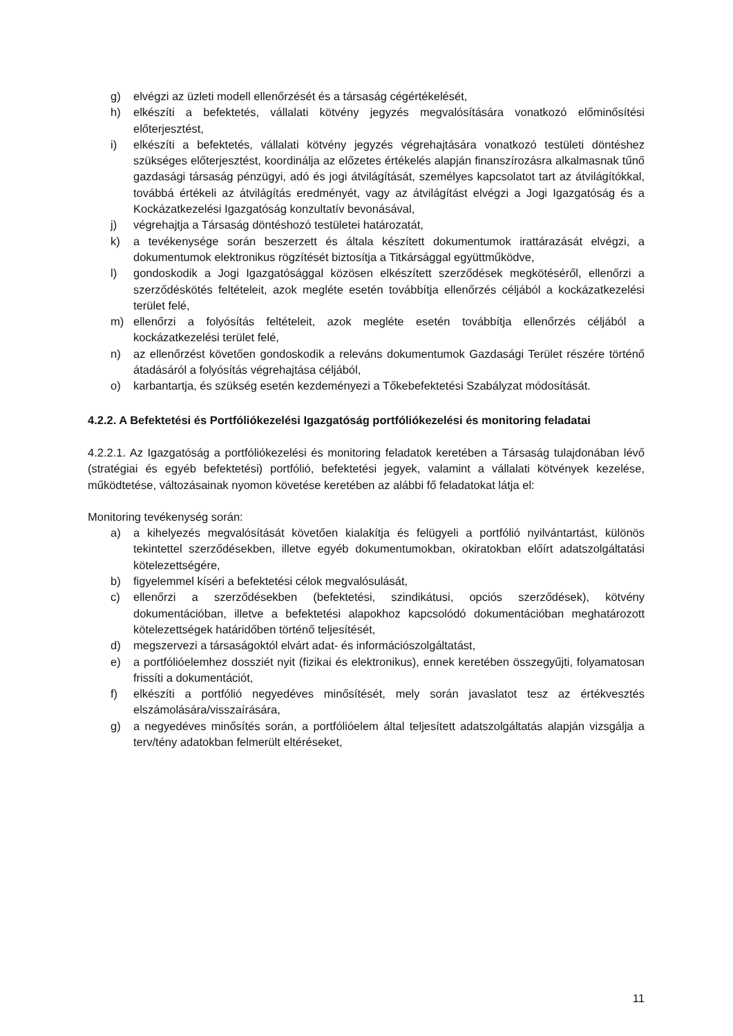g) elvégzi az üzleti modell ellenőrzését és a társaság cégértékelését,
h) elkészíti a befektetés, vállalati kötvény jegyzés megvalósítására vonatkozó előminősítési előterjesztést,
i) elkészíti a befektetés, vállalati kötvény jegyzés végrehajtására vonatkozó testületi döntéshez szükséges előterjesztést, koordinálja az előzetes értékelés alapján finanszírozásra alkalmasnak tűnő gazdasági társaság pénzügyi, adó és jogi átvilágítását, személyes kapcsolatot tart az átvilágítókkal, továbbá értékeli az átvilágítás eredményét, vagy az átvilágítást elvégzi a Jogi Igazgatóság és a Kockázatkezelési Igazgatóság konzultatív bevonásával,
j) végrehajtja a Társaság döntéshozó testületei határozatát,
k) a tevékenysége során beszerzett és általa készített dokumentumok irattárazását elvégzi, a dokumentumok elektronikus rögzítését biztosítja a Titkársággal együttműködve,
l) gondoskodik a Jogi Igazgatósággal közösen elkészített szerződések megkötéséről, ellenőrzi a szerződéskötés feltételeit, azok megléte esetén továbbítja ellenőrzés céljából a kockázatkezelési terület felé,
m) ellenőrzi a folyósítás feltételeit, azok megléte esetén továbbítja ellenőrzés céljából a kockázatkezelési terület felé,
n) az ellenőrzést követően gondoskodik a releváns dokumentumok Gazdasági Terület részére történő átadásáról a folyósítás végrehajtása céljából,
o) karbantartja, és szükség esetén kezdeményezi a Tőkebefektetési Szabályzat módosítását.
4.2.2. A Befektetési és Portfóliókezelési Igazgatóság portfóliókezelési és monitoring feladatai
4.2.2.1. Az Igazgatóság a portfóliókezelési és monitoring feladatok keretében a Társaság tulajdonában lévő (stratégiai és egyéb befektetési) portfólió, befektetési jegyek, valamint a vállalati kötvények kezelése, működtetése, változásainak nyomon követése keretében az alábbi fő feladatokat látja el:
Monitoring tevékenység során:
a) a kihelyezés megvalósítását követően kialakítja és felügyeli a portfólió nyilvántartást, különös tekintettel szerződésekben, illetve egyéb dokumentumokban, okiratokban előírt adatszolgáltatási kötelezettségére,
b) figyelemmel kíséri a befektetési célok megvalósulását,
c) ellenőrzi a szerződésekben (befektetési, szindikátusi, opciós szerződések), kötvény dokumentációban, illetve a befektetési alapokhoz kapcsolódó dokumentációban meghatározott kötelezettségek határidőben történő teljesítését,
d) megszervezi a társaságoktól elvárt adat- és információszolgáltatást,
e) a portfólióelemhez dossziét nyit (fizikai és elektronikus), ennek keretében összegyűjti, folyamatosan frissíti a dokumentációt,
f) elkészíti a portfólió negyedéves minősítését, mely során javaslatot tesz az értékvesztés elszámolására/visszaírására,
g) a negyedéves minősítés során, a portfólióelem által teljesített adatszolgáltatás alapján vizsgálja a terv/tény adatokban felmerült eltéréseket,
11